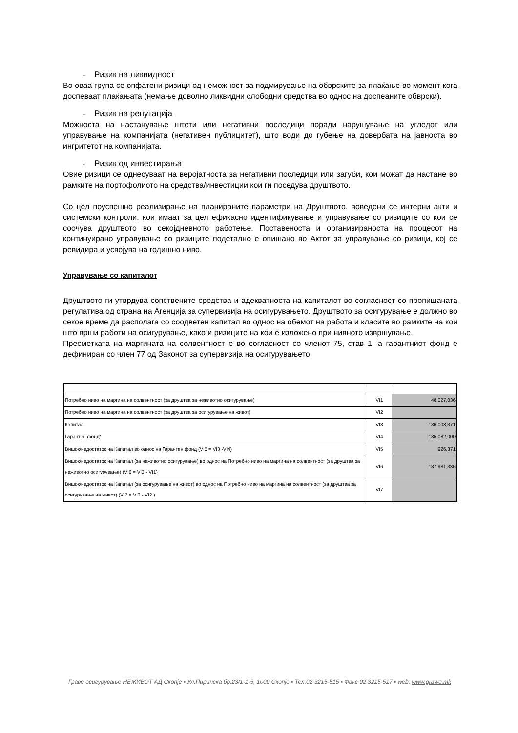- Ризик на ликвидност
Во оваа група се опфатени ризици од неможност за подмирување на обврските за плаќање во момент кога доспеваат плаќањата (немање доволно ликвидни слободни средства во однос на доспеаните обврски).
- Ризик на репутација
Можноста на настанување штети или негативни последици поради нарушување на угледот или управување на компанијата (негативен публицитет), што води до губење на довербата на јавноста во ингритетот на компанијата.
- Ризик од инвестирања
Овие ризици се однесуваат на веројатноста за негативни последици или загуби, кои можат да настане во рамките на портофолиото на средства/инвестиции кои ги поседува друштвото.
Со цел поуспешно реализирање на планираните параметри на Друштвото, воведени се интерни акти и системски контроли, кои имаат за цел ефикасно идентификување и управување со ризиците со кои се соочува друштвото во секојдневното работење. Поставеноста и организираноста на процесот на континуирано управување со ризиците подетално е опишано во Актот за управување со ризици, кој се ревидира и усвојува на годишно ниво.
Управување со капиталот
Друштвото ги утврдува сопствените средства и адекватноста на капиталот во согласност со пропишаната регулатива од страна на Агенција за супервизија на осигурувањето. Друштвото за осигурување е должно во секое време да располага со соодветен капитал во однос на обемот на работа и класите во рамките на кои што врши работи на осигурување, како и ризиците на кои е изложено при нивното извршување.
Пресметката на маргината на солвентност е во согласност со членот 75, став 1, а гарантниот фонд е дефиниран со член 77 од Законот за супервизија на осигурувањето.
| Потребно ниво на маргина на солвентност (за друштва за неживотно осигурување) | VI1 | 48,027,036 |
| Потребно ниво на маргина на солвентност (за друштва за осигурување на живот) | VI2 | |
| Капитал | VI3 | 186,008,371 |
| Гарантен фонд* | VI4 | 185,082,000 |
| Вишок/недостаток на Капитал во однос на Гарантен фонд (VI5 = VI3 -VI4) | VI5 | 926,371 |
| Вишок/недостаток на Капитал (за неживотно осигурување) во однос на Потребно ниво на маргина на солвентност (за друштва за неживотно осигурување) (VI6 = VI3 - VI1) | VI6 | 137,981,335 |
| Вишок/недостаток на Капитал (за осигурување на живот) во однос на Потребно ниво на маргина на солвентност (за друштва за осигурување на живот) (VI7 = VI3 - VI2 ) | VI7 | |
Граве осигурување НЕЖИВОТ АД Скопје ▪ Ул.Пиринска бр.23/1-1-5, 1000 Скопје ▪ Тел.02 3215-515 ▪ Факс 02 3215-517 ▪ web: www.grawe.mk